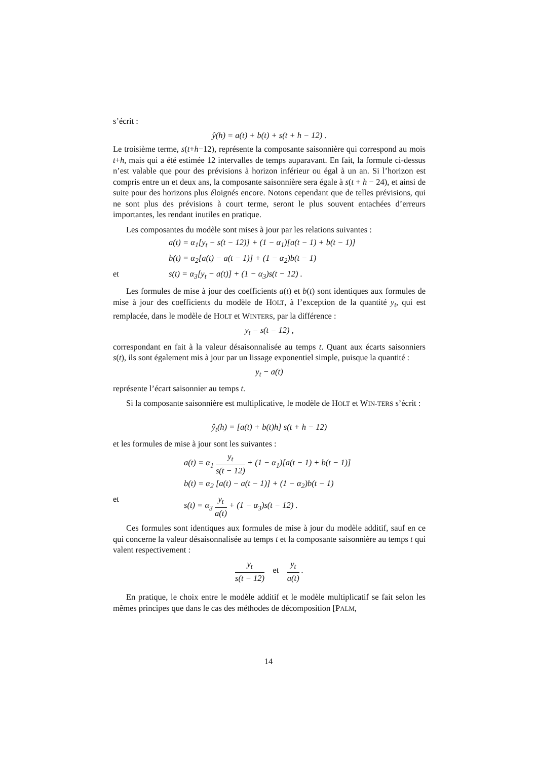s’écrit :
ŷ(h) = a(t) + b(t) + s(t + h − 12) .
Le troisième terme, s(t+h−12), représente la composante saisonnière qui correspond au mois t+h, mais qui a été estimée 12 intervalles de temps auparavant. En fait, la formule ci-dessus n’est valable que pour des prévisions à horizon inférieur ou égal à un an. Si l’horizon est compris entre un et deux ans, la composante saisonnière sera égale à s(t + h − 24), et ainsi de suite pour des horizons plus éloignés encore. Notons cependant que de telles prévisions, qui ne sont plus des prévisions à court terme, seront le plus souvent entachées d’erreurs importantes, les rendant inutiles en pratique.
Les composantes du modèle sont mises à jour par les relations suivantes :
a(t) = α<sub>1</sub>[y<sub>t</sub> − s(t − 12)] + (1 − α<sub>1</sub>)[a(t − 1) + b(t − 1)]
b(t) = α<sub>2</sub>[a(t) − a(t − 1)] + (1 − α<sub>2</sub>)b(t − 1)
et s(t) = α<sub>3</sub>[y<sub>t</sub> − a(t)] + (1 − α<sub>3</sub>)s(t − 12) .
Les formules de mise à jour des coefficients a(t) et b(t) sont identiques aux formules de mise à jour des coefficients du modèle de HOLT, à l’exception de la quantité y<sub>t</sub>, qui est remplacée, dans le modèle de HOLT et WINTERS, par la différence :
y<sub>t</sub> − s(t − 12) ,
correspondant en fait à la valeur désaisonnalisée au temps t. Quant aux écarts saisonniers s(t), ils sont également mis à jour par un lissage exponentiel simple, puisque la quantité :
y<sub>t</sub> − a(t)
représente l’écart saisonnier au temps t.
Si la composante saisonnière est multiplicative, le modèle de HOLT et WIN-TERS s’écrit :
ŷ<sub>t</sub>(h) = [a(t) + b(t)h] s(t + h − 12)
et les formules de mise à jour sont les suivantes :
a(t) = α<sub>1</sub> y<sub>t</sub> s(t − 12) + (1 − α<sub>1</sub>)[a(t − 1) + b(t − 1)]
b(t) = α<sub>2</sub> [a(t) − a(t − 1)] + (1 − α<sub>2</sub>)b(t − 1)
et s(t) = α<sub>3</sub> y<sub>t</sub> a(t) + (1 − α<sub>3</sub>)s(t − 12) .
Ces formules sont identiques aux formules de mise à jour du modèle additif, sauf en ce qui concerne la valeur désaisonnalisée au temps t et la composante saisonnière au temps t qui valent respectivement :
y<sub>t</sub> s(t − 12) et y<sub>t</sub> a(t) .
En pratique, le choix entre le modèle additif et le modèle multiplicatif se fait selon les mêmes principes que dans le cas des méthodes de décomposition [PALM,
14